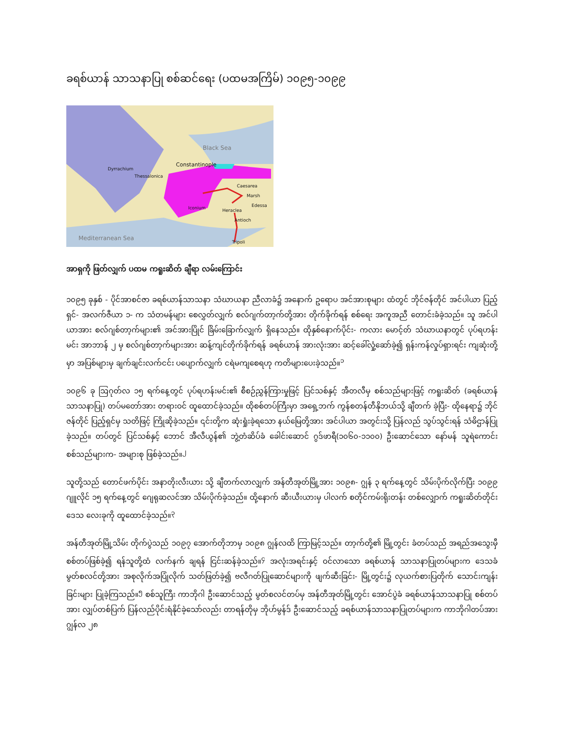ခရစ်ယာန် သာသနာပြု စစ်ဆင်ရေး (ပထမအကြိမ်) ၁၀၉၅-၁၀၉၉
Black Sea
Constantinople
Dyrrachium
Thessalonica
Caesarea
Marsh
Edessa
Antioch
Heraclea Iconium
Tripoli
Mediterranean Sea
အာရှကို ဖြတ်လျှက် ပထမ ကရူးဆိတ် ချီရာ လမ်းကြောင်း
၁၀၉၅ ခုနှစ် - ပိုင်အာစင်ဇာ ခရစ်ယာန်သာသနာ သံဃာယနာ ညီလာခံ၌ အနောက် ဥရောပ အင်အားစုများ ထံတွင် ဘိုင်ဇန်တိုင် အင်ပါယာ ပြည့်ရှင်- အလက်ဇီယာ ၁- က သံတမန်များ စေလွှတ်လျှက် စလ်ဂျက်တာ့က်တို့အား တိုက်ခိုက်ရန် စစ်ရေး အကူအညီ တောင်းခံခဲ့သည်။ သူ အင်ပါယာအား စလ်ဂျစ်တာ့က်များ၏ အင်အားပြိုင် ခြိမ်းခြောက်လျှက် ရှိနေသည်။ ထိုနှစ်နောက်ပိုင်း- ကလား မောင့်တ် သံဃာယနာတွင် ပုပ်ရဟန်းမင်း အာဘာန် ၂ မှ စလ်ဂျစ်တာ့က်များအား ဆန့်ကျင်တိုက်ခိုက်ရန် ခရစ်ယာန် အားလုံးအား ဆင့်ခေါ်လှုံ့ဆော်ခဲ့၍ ရှန်းကန်လှုပ်ရှားရင်း ကျဆုံးတို့မှာ အပြစ်များမှ ချက်ချင်းလက်ငင်း ပပျောက်လျှက် ငရဲမကျစေရဟု ကတိများပေးခဲ့သည်။<sup>၁</sup>
၁၀၉၆ ခု ဩဂုတ်လ ၁၅ ရက်နေ့တွင် ပုပ်ရဟန်းမင်း၏ စီစဉ်ညွှန်ကြားမှုဖြင့် ပြင်သစ်နှင့် အီတလီမှ စစ်သည်များဖြင့် ကရူးဆိတ် (ခရစ်ယာန် သာသနာပြု) တပ်မတော်အား တရားဝင် ထူထောင်ခဲ့သည်။ ထိုစစ်တပ်ကြီးမှာ အရှေ့ဘက် ကွန်စတန်တီနိုဘယ်သို့ ချီတက် ခဲ့ပြီး- ထိုနေရာ၌ ဘိုင်ဇန်တိုင် ပြည့်ရှင်မှ သတိဖြင့် ကြိုဆိုခဲ့သည်။ ၎င်းတို့က ဆုံးရှုံးခဲ့ရသော နယ်မြေတို့အား အင်ပါယာ အတွင်းသို့ ပြန်လည် သွပ်သွင်းရန် သံဓိဌာန်ပြုခဲ့သည်။ တပ်တွင် ပြင်သစ်နှင့် ဘောင် အီလီယွန်၏ ဘွဲ့တံဆိပ်ခံ ခေါင်းဆောင် ဂွဒ်ဖာရီ(၁၀၆၀-၁၁၀၀) ဦးဆောင်သော နော်မန် သူရဲကောင်းစစ်သည်များက- အများစု ဖြစ်ခဲ့သည်။<sup>၂</sup>
သူတို့သည် တောင်ဖက်ပိုင်း အနာတိုးလီးယား သို့ ချီတက်လာလျှက် အန်တီအုတ်မြို့အား ၁၀၉၈- ဂျွန် ၃ ရက်နေ့တွင် သိမ်းပိုက်လိုက်ပြီး ၁၀၉၉ ဂျူလိုင် ၁၅ ရက်နေ့တွင် ဂျေရုဆလင်အာ သိမ်းပိုက်ခဲ့သည်။ ထို့နောက် ဆီးယီးယားမှ ပါလက် စတိုင်ကမ်းရိုးတန်း တစ်လျှောက် ကရူးဆိတ်တိုင်းဒေသ လေးခုကို ထူထောင်ခဲ့သည်။<sup>၃</sup>
အန်တီအုတ်မြို့သိမ်း တိုက်ပွဲသည် ၁၀၉၇ အောက်တိုဘာမှ ၁၀၉၈ ဂျွန်လထိ ကြာမြင့်သည်။ တာ့က်တို့၏ မြို့တွင်း ခံတပ်သည် အရည်အသွေးမှီ စစ်တပ်ဖြစ်ခဲ့၍ ရန်သူတို့ထံ လက်နက် ချရန် ငြင်းဆန်ခဲ့သည်။<sup>၄</sup> အလုံးအရင်းနှင့် ဝင်လာသော ခရစ်ယာန် သာသနာပြုတပ်များက ဒေသခံ မွတ်စလင်တို့အား အစုလိုက်အပြုံလိုက် သတ်ဖြတ်ခဲ့၍ ဗလီဂတ်ပြုဆောင်များကို ဖျက်ဆီးခြင်း- မြို့တွင်း၌ လုယက်စားပြတိုက် သောင်းကျန်း ခြင်းများ ပြုခဲ့ကြသည်။<sup>၅</sup> စစ်သူကြီး ကာဘိုဂါ ဦးဆောင်သည့် မွတ်စလင်တပ်မှ အန်တီအုတ်မြို့တွင်း အောင်ပွဲခံ ခရစ်ယာန်သာသနာပြု စစ်တပ်အား လျှပ်တစ်ပြက် ပြန်လည်ပိုင်းရံနိုင်ခဲ့သော်လည်း တာရန်တိုမှ ဘိုဟ်မွန်ဒ် ဦးဆောင်သည့် ခရစ်ယာန်သာသနာပြုတပ်များက ကာဘိုဂါတပ်အား ဂျွန်လ ၂၈